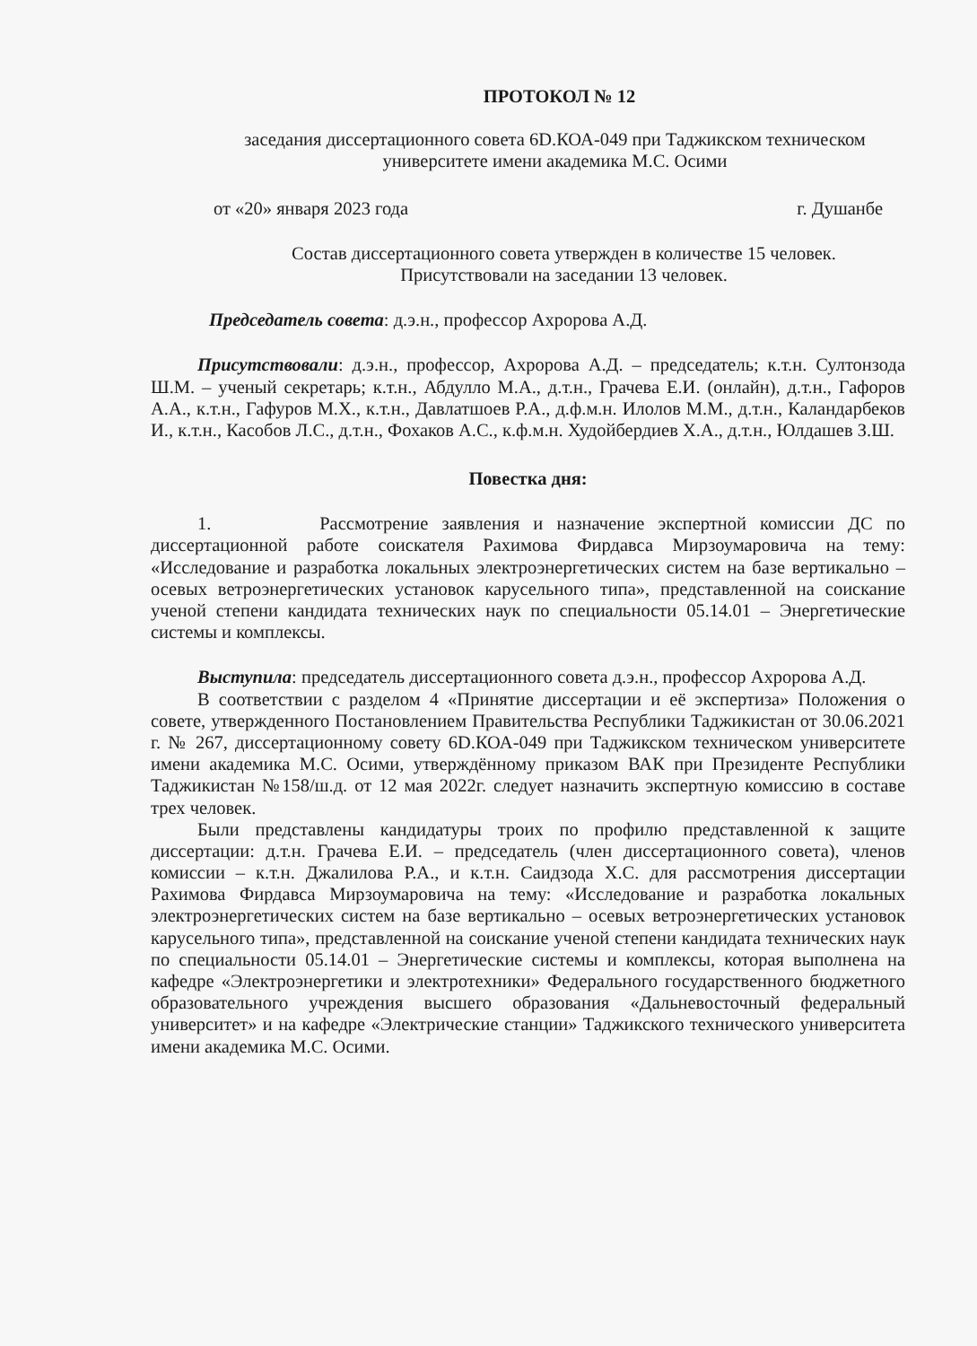ПРОТОКОЛ № 12
заседания диссертационного совета 6D.КОА-049 при Таджикском техническом университете имени академика М.С. Осими
от «20» января 2023 года г. Душанбе
Состав диссертационного совета утвержден в количестве 15 человек.
Присутствовали на заседании 13 человек.
Председатель совета: д.э.н., профессор Ахророва А.Д.
Присутствовали: д.э.н., профессор, Ахророва А.Д. – председатель; к.т.н. Султонзода Ш.М. – ученый секретарь; к.т.н., Абдулло М.А., д.т.н., Грачева Е.И. (онлайн), д.т.н., Гафоров А.А., к.т.н., Гафуров М.Х., к.т.н., Давлатшоев Р.А., д.ф.м.н. Илолов М.М., д.т.н., Каландарбеков И., к.т.н., Касобов Л.С., д.т.н., Фохаков А.С., к.ф.м.н. Худойбердиев Х.А., д.т.н., Юлдашев З.Ш.
Повестка дня:
1. Рассмотрение заявления и назначение экспертной комиссии ДС по диссертационной работе соискателя Рахимова Фирдавса Мирзоумаровича на тему: «Исследование и разработка локальных электроэнергетических систем на базе вертикально – осевых ветроэнергетических установок карусельного типа», представленной на соискание ученой степени кандидата технических наук по специальности 05.14.01 – Энергетические системы и комплексы.
Выступила: председатель диссертационного совета д.э.н., профессор Ахророва А.Д.
В соответствии с разделом 4 «Принятие диссертации и её экспертиза» Положения о совете, утвержденного Постановлением Правительства Республики Таджикистан от 30.06.2021 г. № 267, диссертационному совету 6D.КОА-049 при Таджикском техническом университете имени академика М.С. Осими, утверждённому приказом ВАК при Президенте Республики Таджикистан №158/ш.д. от 12 мая 2022г. следует назначить экспертную комиссию в составе трех человек.
Были представлены кандидатуры троих по профилю представленной к защите диссертации: д.т.н. Грачева Е.И. – председатель (член диссертационного совета), членов комиссии – к.т.н. Джалилова Р.А., и к.т.н. Саидзода Х.С. для рассмотрения диссертации Рахимова Фирдавса Мирзоумаровича на тему: «Исследование и разработка локальных электроэнергетических систем на базе вертикально – осевых ветроэнергетических установок карусельного типа», представленной на соискание ученой степени кандидата технических наук по специальности 05.14.01 – Энергетические системы и комплексы, которая выполнена на кафедре «Электроэнергетики и электротехники» Федерального государственного бюджетного образовательного учреждения высшего образования «Дальневосточный федеральный университет» и на кафедре «Электрические станции» Таджикского технического университета имени академика М.С. Осими.